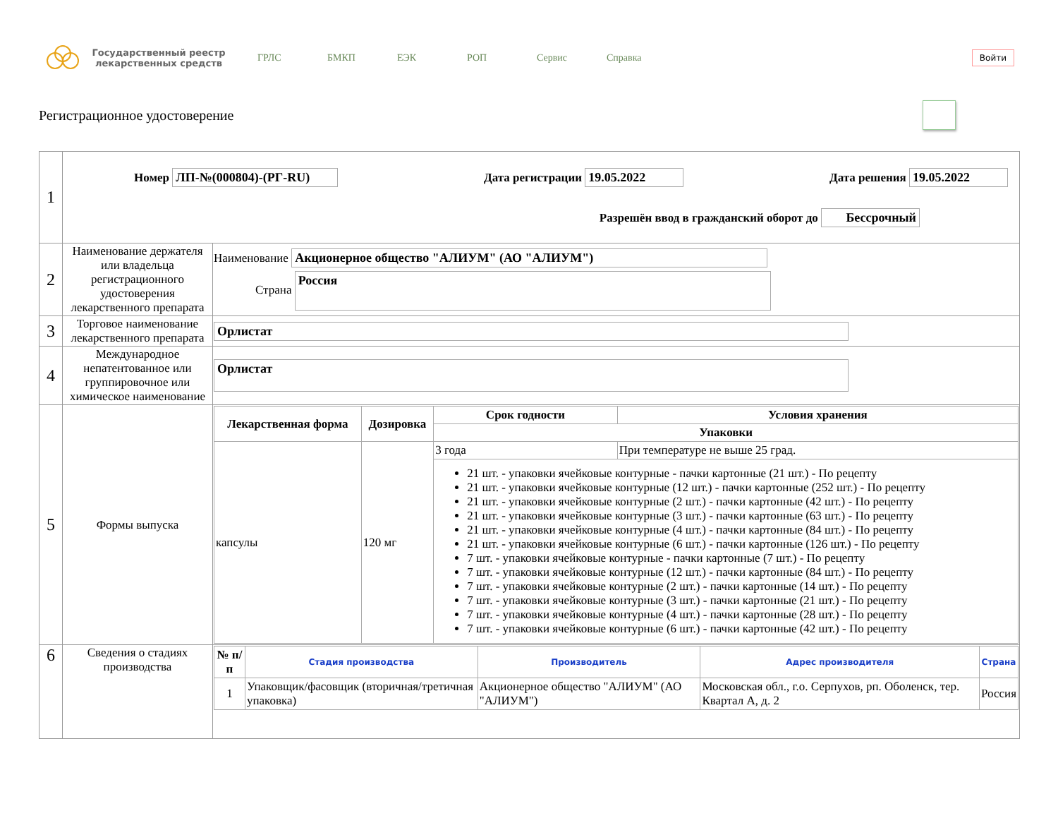Государственный реестр лекарственных средств
ГРЛС БМКП ЕЭК РОП Сервис Справка
Войти
Регистрационное удостоверение
| 1 | Номер ЛП-№(000804)-(РГ-RU) Дата регистрации 19.05.2022 Дата решения 19.05.2022 Разрешён ввод в гражданский оборот до Бессрочный | |
| 2 | Наименование держателя или владельца регистрационного удостоверения лекарственного препарата | Наименование Акционерное общество "АЛИУМ" (АО "АЛИУМ") Страна Россия |
| 3 | Торговое наименование лекарственного препарата | Орлистат |
| 4 | Международное непатентованное или группировочное или химическое наименование | Орлистат |
| 5 | Формы выпуска | / Лекарственная форма / Дозировка / Срок годности / Условия хранения / / --- / --- / --- / --- / / / / Упаковки / / / капсулы / 120 мг / 3 года / При температуре не выше 25 град. / / / / 21 шт. - упаковки ячейковые контурные - пачки картонные (21 шт.) - По рецепту 21 шт. - упаковки ячейковые контурные (12 шт.) - пачки картонные (252 шт.) - По рецепту 21 шт. - упаковки ячейковые контурные (2 шт.) - пачки картонные (42 шт.) - По рецепту 21 шт. - упаковки ячейковые контурные (3 шт.) - пачки картонные (63 шт.) - По рецепту 21 шт. - упаковки ячейковые контурные (4 шт.) - пачки картонные (84 шт.) - По рецепту 21 шт. - упаковки ячейковые контурные (6 шт.) - пачки картонные (126 шт.) - По рецепту 7 шт. - упаковки ячейковые контурные - пачки картонные (7 шт.) - По рецепту 7 шт. - упаковки ячейковые контурные (12 шт.) - пачки картонные (84 шт.) - По рецепту 7 шт. - упаковки ячейковые контурные (2 шт.) - пачки картонные (14 шт.) - По рецепту 7 шт. - упаковки ячейковые контурные (3 шт.) - пачки картонные (21 шт.) - По рецепту 7 шт. - упаковки ячейковые контурные (4 шт.) - пачки картонные (28 шт.) - По рецепту 7 шт. - упаковки ячейковые контурные (6 шт.) - пачки картонные (42 шт.) - По рецепту / / |
| 6 | Сведения о стадиях производства | / № п/п / Стадия производства / Производитель / Адрес производителя / Страна / / --- / --- / --- / --- / --- / / 1 / Упаковщик/фасовщик (вторичная/третичная упаковка) / Акционерное общество "АЛИУМ" (АО "АЛИУМ") / Московская обл., г.о. Серпухов, рп. Оболенск, тер. Квартал А, д. 2 / Россия / |